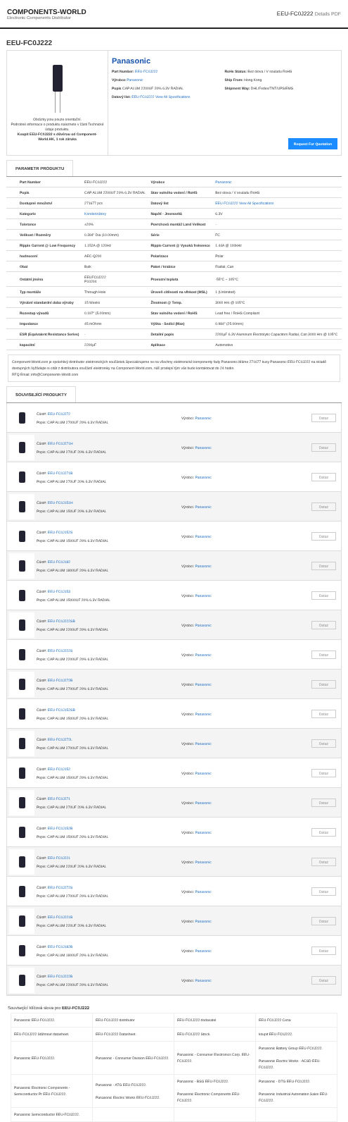COMPONENTS-WORLD
Electronic Components Distributor
EEU-FC0J222 Details PDF
EEU-FC0J222
Obrázky jsou pouze orientační.
Podrobné informace o produktu naleznete v části Technické údaje produktu.
Koupit EEU-FC0J222 s důvěrou od Component-World.HK, 1 rok záruka
Panasonic
Part Number: EEU-FC0J222
Výrobce Panasonic
Popis CAP ALUM 2200UF 20% 6.3V RADIAL
Datový list: EEU-FC0J222 View All Specifications
RoHs Status: Bez olova / V souladu RoHS
Ship From: Hong Kong
Shipment Way: DHL/Fedex/TNT/UPS/EMS
Request For Quotation
PARAMETR PRODUKTU
| Part Number | EEU-FC0J222 | Výrobce | Panasonic |
| Popis | CAP ALUM 2200UF 20% 6.3V RADIAL | Stav volného vedení / RoHS | Bez olova / V souladu RoHS |
| Dostupné množství | 271677 pcs | Datový list | EEU-FC0J222 View All Specifications |
| Kategorie | Kondenzátory | Napětí - Jmenovitá | 6.3V |
| Tolerance | ±20% | Povrchová montáž Land Velikost | - |
| Velikost / Rozměry | 0.394" Dia (10.00mm) | Série | FC |
| Ripple Current @ Low Frequency | 1.152A @ 120Hz | Ripple Current @ Vysoká frekvence | 1.44A @ 100kHz |
| hodnocení | AEC-Q200 | Polarizace | Polar |
| Obal | Bulk | Paket / krabice | Radial, Can |
| Ostatní jména | EEUFC0J222 P10204 | Provozní teplota | -55°C ~ 105°C |
| Typ montáže | Through Hole | Úroveň citlivosti na vlhkost (MSL) | 1 (Unlimited) |
| Výrobní standardní doba výroby | 15 Weeks | Životnost @ Temp. | 3000 Hrs @ 105°C |
| Rozestup vývodů | 0.197" (5.00mm) | Stav volného vedení / RoHS | Lead free / RoHS Compliant |
| Impedance | 45 mOhms | Výška - Sedící (Max) | 0.984" (25.00mm) |
| ESR (Equivalent Resistance Series) | - | Detailní popis | 2200µF 6.3V Aluminum Electrolytic Capacitors Radial, Can 3000 Hrs @ 105°C |
| kapacitní | 2200µF | Aplikace | Automotive |
Component-World.com je spolehlivý distributor elektronických součástek.Specializujeme se na všechny elektronické komponenty fady Panasonic.Máme 271677 kusy Panasonic EEU-FC0J222 na skladě dostupných.Vyžádejte si citát z distributora součástí elektroniky na Component-World.com, náš prodejní tým vás bude kontaktovat do 24 hodin.
RFQ Email: info@Components-World.com
SOUVISEJÍCÍ PRODUKTY
Část#: EEU-FC0J272
Popis: CAP ALUM 2700UF 20% 6.3V RADIAL
Výrobci: Panasonic Dotaz
Část#: EEU-FC0J271H
Popis: CAP ALUM 270UF 20% 6.3V RADIAL
Výrobci: Panasonic Dotaz
Část#: EEU-FC0J271B
Popis: CAP ALUM 270UF 20% 6.3V RADIAL
Výrobci: Panasonic Dotaz
Část#: EEU-FC0J151H
Popis: CAP ALUM 150UF 20% 6.3V RADIAL
Výrobci: Panasonic Dotaz
Část#: EEU-FC0J152S
Popis: CAP ALUM 1500UF 20% 6.3V RADIAL
Výrobci: Panasonic Dotaz
Část#: EEU-FC0J182
Popis: CAP ALUM 1800UF 20% 6.3V RADIAL
Výrobci: Panasonic Dotaz
Část#: EEU-FC0J153
Popis: CAP ALUM 15000UF 20% 6.3V RADIAL
Výrobci: Panasonic Dotaz
Část#: EEU-FC0J222SB
Popis: CAP ALUM 2200UF 20% 6.3V RADIAL
Výrobci: Panasonic Dotaz
Část#: EEU-FC0J222S
Popis: CAP ALUM 2200UF 20% 6.3V RADIAL
Výrobci: Panasonic Dotaz
Část#: EEU-FC0J272B
Popis: CAP ALUM 2700UF 20% 6.3V RADIAL
Výrobci: Panasonic Dotaz
Část#: EEU-FC0J152SB
Popis: CAP ALUM 1500UF 20% 6.3V RADIAL
Výrobci: Panasonic Dotaz
Část#: EEU-FC0J272L
Popis: CAP ALUM 2700UF 20% 6.3V RADIAL
Výrobci: Panasonic Dotaz
Část#: EEU-FC0J152
Popis: CAP ALUM 1500UF 20% 6.3V RADIAL
Výrobci: Panasonic Dotaz
Část#: EEU-FC0J271
Popis: CAP ALUM 270UF 20% 6.3V RADIAL
Výrobci: Panasonic Dotaz
Část#: EEU-FC0J152B
Popis: CAP ALUM 1500UF 20% 6.3V RADIAL
Výrobci: Panasonic Dotaz
Část#: EEU-FC0J221
Popis: CAP ALUM 220UF 20% 6.3V RADIAL
Výrobci: Panasonic Dotaz
Část#: EEU-FC0J272S
Popis: CAP ALUM 2700UF 20% 6.3V RADIAL
Výrobci: Panasonic Dotaz
Část#: EEU-FC0J221B
Popis: CAP ALUM 220UF 20% 6.3V RADIAL
Výrobci: Panasonic Dotaz
Část#: EEU-FC0J182B
Popis: CAP ALUM 1800UF 20% 6.3V RADIAL
Výrobci: Panasonic Dotaz
Část#: EEU-FC0J222B
Popis: CAP ALUM 2200UF 20% 6.3V RADIAL
Výrobci: Panasonic Dotaz
Související klíčová slova pro EEU-FC0J222
| Panasonic EEU-FC0J222. | EEU-FC0J222 distributor | EEU-FC0J222 dodavatel | EEU-FC0J222 Cena |
| EEU-FC0J222 Stáhnout datasheet. | EEU-FC0J222 Datasheet. | EEU-FC0J222 Stock. | koupit EEU-FC0J222. |
| Panasonic EEU-FC0J222. | Panasonic - Consumer Division EEU-FC0J222. | Panasonic - Consumer Electronics Corp. EEU-FC0J222. | Panasonic Battery Group EEU-FC0J222. Panasonic Electric Works - ACSD EEU-FC0J222. |
| Panasonic Electronic Components - Semiconductor Pr EEU-FC0J222. | Panasonic - ATG EEU-FC0J222. Panasonic Electric Works EEU-FC0J222. | Panasonic - BSG EEU-FC0J222. Panasonic Electronic Components EEU-FC0J222. | Panasonic - DTG EEU-FC0J222. Panasonic Industrial Automation Sales EEU-FC0J222. |
| Panasonic Semiconductor EEU-FC0J222. | | | |